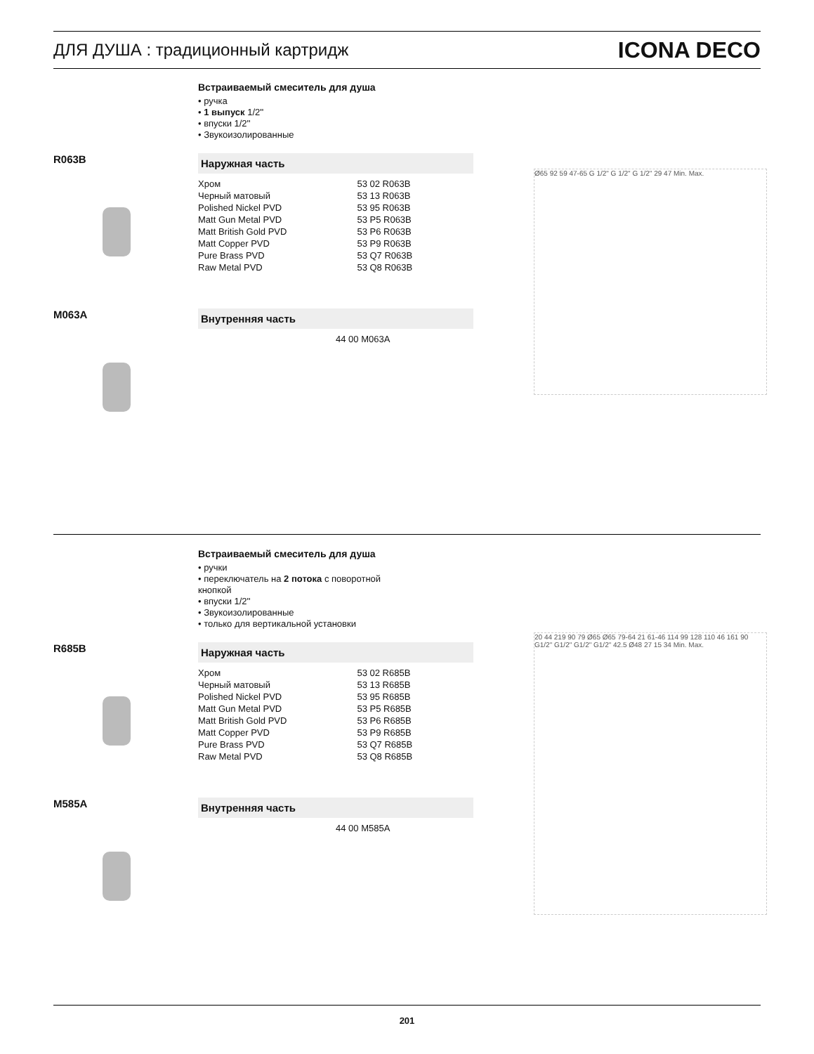ДЛЯ ДУША : традиционный картридж ICONA DECO
Встраиваемый смеситель для душа
• ручка
• 1 выпуск 1/2''
• впуски 1/2''
• Звукоизолированные
R063B
Наружная часть
| Хром | 53 02 R063B |
| Черный матовый | 53 13 R063B |
| Polished Nickel PVD | 53 95 R063B |
| Matt Gun Metal PVD | 53 P5 R063B |
| Matt British Gold PVD | 53 P6 R063B |
| Matt Copper PVD | 53 P9 R063B |
| Pure Brass PVD | 53 Q7 R063B |
| Raw Metal PVD | 53 Q8 R063B |
M063A
Внутренняя часть
| 44 00 M063A |
Ø65 92 59 47-65 G 1/2" G 1/2" G 1/2" 29 47 Min. Max.
Встраиваемый смеситель для душа
• ручки
• переключатель на 2 потока с поворотной
кнопкой
• впуски 1/2''
• Звукоизолированные
• только для вертикальной установки
R685B
Наружная часть
| Хром | 53 02 R685B |
| Черный матовый | 53 13 R685B |
| Polished Nickel PVD | 53 95 R685B |
| Matt Gun Metal PVD | 53 P5 R685B |
| Matt British Gold PVD | 53 P6 R685B |
| Matt Copper PVD | 53 P9 R685B |
| Pure Brass PVD | 53 Q7 R685B |
| Raw Metal PVD | 53 Q8 R685B |
M585A
Внутренняя часть
| 44 00 M585A |
20 44 219 90 79 Ø65 Ø65 79-64 21 61-46 114 99 128 110 46 161 90 G1/2" G1/2" G1/2" G1/2" 42.5 Ø48 27 15 34 Min. Max.
201